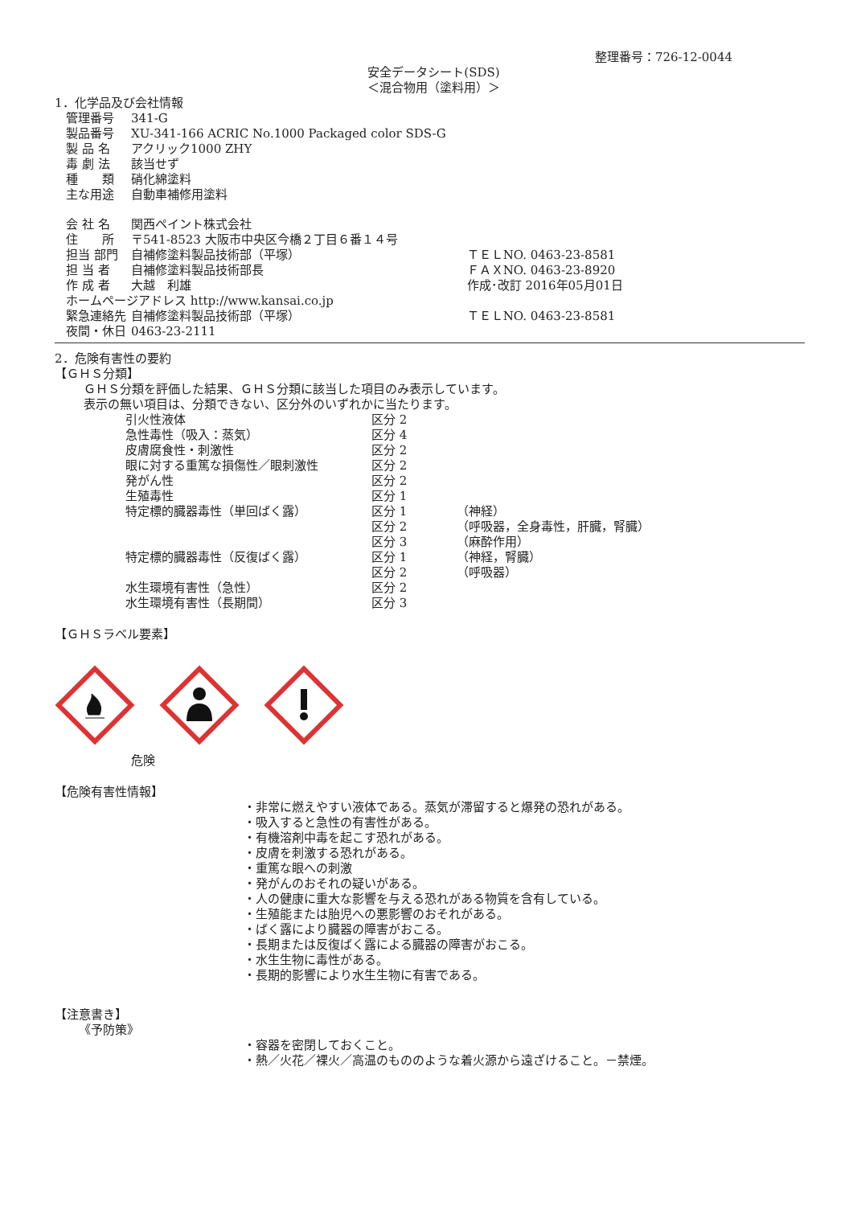整理番号：726-12-0044
安全データシート(SDS)
＜混合物用（塗料用）＞
1．化学品及び会社情報
| 管理番号 | 341-G |
| 製品番号 | XU-341-166 ACRIC No.1000 Packaged color SDS-G |
| 製 品 名 | アクリック1000 ZHY |
| 毒 劇 法 | 該当せず |
| 種 類 | 硝化綿塗料 |
| 主な用途 | 自動車補修用塗料 |
| 会 社 名 | 関西ペイント株式会社 |
| 住 所 | 〒541-8523 大阪市中央区今橋２丁目６番１４号 |
| 担当 部門 | 自補修塗料製品技術部（平塚） |
| 担 当 者 | 自補修塗料製品技術部長 |
| 作 成 者 | 大越 利雄 |
| ホームページアドレス http://www.kansai.co.jp | |
| 緊急連絡先 | 自補修塗料製品技術部（平塚） |
| 夜間・休日 | 0463-23-2111 |
ＴＥＬNO. 0463-23-8581
ＦＡＸNO. 0463-23-8920
作成･改訂 2016年05月01日
ＴＥＬNO. 0463-23-8581
2．危険有害性の要約
【ＧＨＳ分類】
ＧＨＳ分類を評価した結果、ＧＨＳ分類に該当した項目のみ表示しています。
表示の無い項目は、分類できない、区分外のいずれかに当たります。
| 引火性液体 | 区分 2 | |
| 急性毒性（吸入：蒸気） | 区分 4 | |
| 皮膚腐食性・刺激性 | 区分 2 | |
| 眼に対する重篤な損傷性／眼刺激性 | 区分 2 | |
| 発がん性 | 区分 2 | |
| 生殖毒性 | 区分 1 | |
| 特定標的臓器毒性（単回ばく露） | 区分 1 | （神経） |
| | 区分 2 | （呼吸器，全身毒性，肝臓，腎臓） |
| | 区分 3 | （麻酔作用） |
| 特定標的臓器毒性（反復ばく露） | 区分 1 | （神経，腎臓） |
| | 区分 2 | （呼吸器） |
| 水生環境有害性（急性） | 区分 2 | |
| 水生環境有害性（長期間） | 区分 3 | |
【ＧＨＳラベル要素】
危険
【危険有害性情報】
・非常に燃えやすい液体である。蒸気が滞留すると爆発の恐れがある。
・吸入すると急性の有害性がある。
・有機溶剤中毒を起こす恐れがある。
・皮膚を刺激する恐れがある。
・重篤な眼への刺激
・発がんのおそれの疑いがある。
・人の健康に重大な影響を与える恐れがある物質を含有している。
・生殖能または胎児への悪影響のおそれがある。
・ばく露により臓器の障害がおこる。
・長期または反復ばく露による臓器の障害がおこる。
・水生生物に毒性がある。
・長期的影響により水生生物に有害である。
【注意書き】
《予防策》
・容器を密閉しておくこと。
・熱／火花／裸火／高温のもののような着火源から遠ざけること。－禁煙。